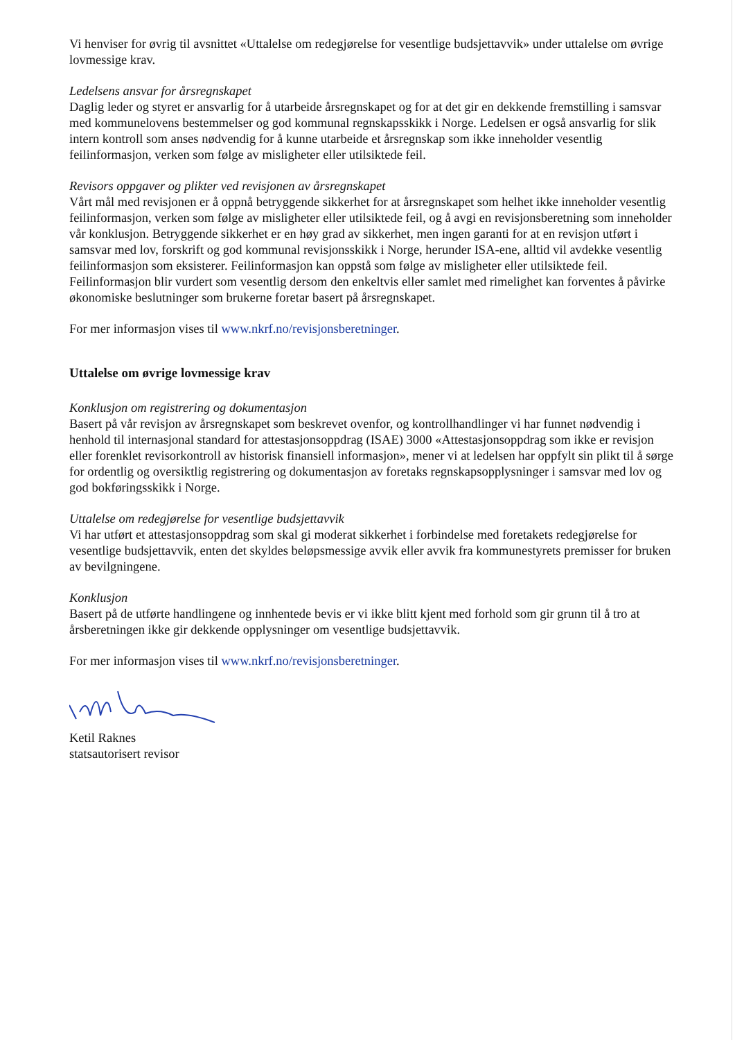Vi henviser for øvrig til avsnittet «Uttalelse om redegjørelse for vesentlige budsjettavvik» under uttalelse om øvrige lovmessige krav.
Ledelsens ansvar for årsregnskapet
Daglig leder og styret er ansvarlig for å utarbeide årsregnskapet og for at det gir en dekkende fremstilling i samsvar med kommunelovens bestemmelser og god kommunal regnskapsskikk i Norge. Ledelsen er også ansvarlig for slik intern kontroll som anses nødvendig for å kunne utarbeide et årsregnskap som ikke inneholder vesentlig feilinformasjon, verken som følge av misligheter eller utilsiktede feil.
Revisors oppgaver og plikter ved revisjonen av årsregnskapet
Vårt mål med revisjonen er å oppnå betryggende sikkerhet for at årsregnskapet som helhet ikke inneholder vesentlig feilinformasjon, verken som følge av misligheter eller utilsiktede feil, og å avgi en revisjonsberetning som inneholder vår konklusjon. Betryggende sikkerhet er en høy grad av sikkerhet, men ingen garanti for at en revisjon utført i samsvar med lov, forskrift og god kommunal revisjonsskikk i Norge, herunder ISA-ene, alltid vil avdekke vesentlig feilinformasjon som eksisterer. Feilinformasjon kan oppstå som følge av misligheter eller utilsiktede feil. Feilinformasjon blir vurdert som vesentlig dersom den enkeltvis eller samlet med rimelighet kan forventes å påvirke økonomiske beslutninger som brukerne foretar basert på årsregnskapet.
For mer informasjon vises til www.nkrf.no/revisjonsberetninger.
Uttalelse om øvrige lovmessige krav
Konklusjon om registrering og dokumentasjon
Basert på vår revisjon av årsregnskapet som beskrevet ovenfor, og kontrollhandlinger vi har funnet nødvendig i henhold til internasjonal standard for attestasjonsoppdrag (ISAE) 3000 «Attestasjonsoppdrag som ikke er revisjon eller forenklet revisorkontroll av historisk finansiell informasjon», mener vi at ledelsen har oppfylt sin plikt til å sørge for ordentlig og oversiktlig registrering og dokumentasjon av foretaks regnskapsopplysninger i samsvar med lov og god bokføringsskikk i Norge.
Uttalelse om redegjørelse for vesentlige budsjettavvik
Vi har utført et attestasjonsoppdrag som skal gi moderat sikkerhet i forbindelse med foretakets redegjørelse for vesentlige budsjettavvik, enten det skyldes beløpsmessige avvik eller avvik fra kommunestyrets premisser for bruken av bevilgningene.
Konklusjon
Basert på de utførte handlingene og innhentede bevis er vi ikke blitt kjent med forhold som gir grunn til å tro at årsberetningen ikke gir dekkende opplysninger om vesentlige budsjettavvik.
For mer informasjon vises til www.nkrf.no/revisjonsberetninger.
Ketil Raknes
statsautorisert revisor